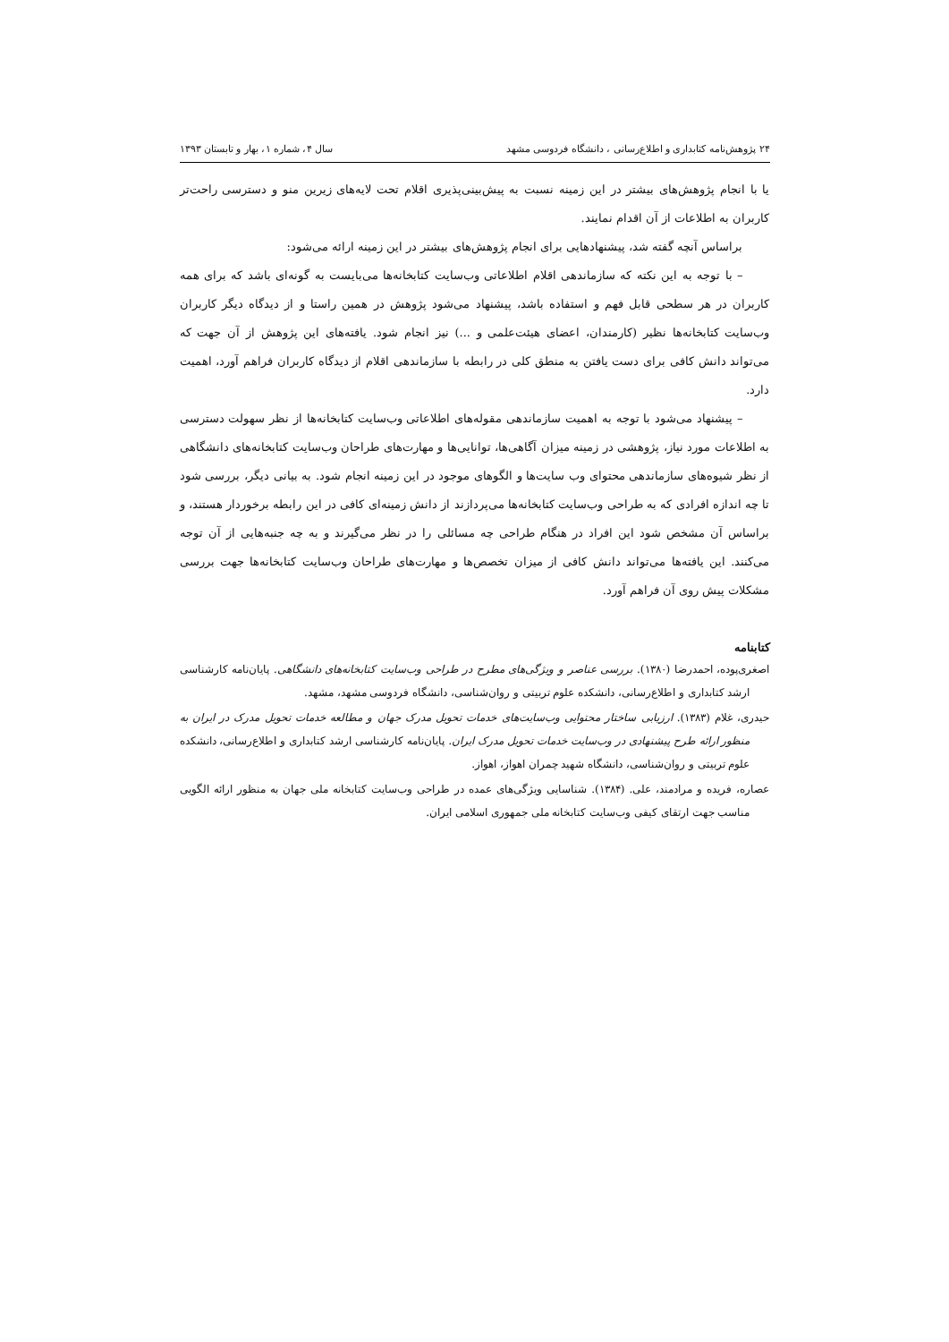۲۴ پژوهش‌نامه کتابداری و اطلاع‌رسانی ، دانشگاه فردوسی مشهد سال ۴، شماره ۱، بهار و تابستان ۱۳۹۳
یا با انجام پژوهش‌های بیشتر در این زمینه نسبت به پیش‌بینی‌پذیری اقلام تحت لایه‌های زیرین منو و دسترسی راحت‌تر کاربران به اطلاعات از آن اقدام نمایند.
براساس آنچه گفته شد، پیشنهادهایی برای انجام پژوهش‌های بیشتر در این زمینه ارائه می‌شود:
– با توجه به این نکته که سازماندهی اقلام اطلاعاتی وب‌سایت کتابخانه‌ها می‌بایست به گونه‌ای باشد که برای همه کاربران در هر سطحی قابل فهم و استفاده باشد، پیشنهاد می‌شود پژوهش در همین راستا و از دیدگاه دیگر کاربران وب‌سایت کتابخانه‌ها نظیر (کارمندان، اعضای هیئت‌علمی و ...) نیز انجام شود. یافته‌های این پژوهش از آن جهت که می‌تواند دانش کافی برای دست یافتن به منطق کلی در رابطه با سازماندهی اقلام از دیدگاه کاربران فراهم آورد، اهمیت دارد.
– پیشنهاد می‌شود با توجه به اهمیت سازماندهی مقوله‌های اطلاعاتی وب‌سایت کتابخانه‌ها از نظر سهولت دسترسی به اطلاعات مورد نیاز، پژوهشی در زمینه میزان آگاهی‌ها، توانایی‌ها و مهارت‌های طراحان وب‌سایت کتابخانه‌های دانشگاهی از نظر شیوه‌های سازماندهی محتوای وب سایت‌ها و الگوهای موجود در این زمینه انجام شود. به بیانی دیگر، بررسی شود تا چه اندازه افرادی که به طراحی وب‌سایت کتابخانه‌ها می‌پردازند از دانش زمینه‌ای کافی در این رابطه برخوردار هستند، و براساس آن مشخص شود این افراد در هنگام طراحی چه مسائلی را در نظر می‌گیرند و به چه جنبه‌هایی از آن توجه می‌کنند. این یافته‌ها می‌تواند دانش کافی از میزان تخصص‌ها و مهارت‌های طراحان وب‌سایت کتابخانه‌ها جهت بررسی مشکلات پیش روی آن فراهم آورد.
کتابنامه
اصغری‌پوده، احمدرضا (۱۳۸۰). بررسی عناصر و ویژگی‌های مطرح در طراحی وب‌سایت کتابخانه‌های دانشگاهی. پایان‌نامه کارشناسی ارشد کتابداری و اطلاع‌رسانی، دانشکده علوم تربیتی و روان‌شناسی، دانشگاه فردوسی مشهد، مشهد.
حیدری، غلام (۱۳۸۳). ارزیابی ساختار محتوایی وب‌سایت‌های خدمات تحویل مدرک جهان و مطالعه خدمات تحویل مدرک در ایران به منظور ارائه طرح پیشنهادی در وب‌سایت خدمات تحویل مدرک ایران. پایان‌نامه کارشناسی ارشد کتابداری و اطلاع‌رسانی، دانشکده علوم تربیتی و روان‌شناسی، دانشگاه شهید چمران اهواز، اهواز.
عصاره، فریده و مرادمند، علی. (۱۳۸۴). شناسایی ویژگی‌های عمده در طراحی وب‌سایت کتابخانه ملی جهان به منظور ارائه الگویی مناسب جهت ارتقای کیفی وب‌سایت کتابخانه ملی جمهوری اسلامی ایران.